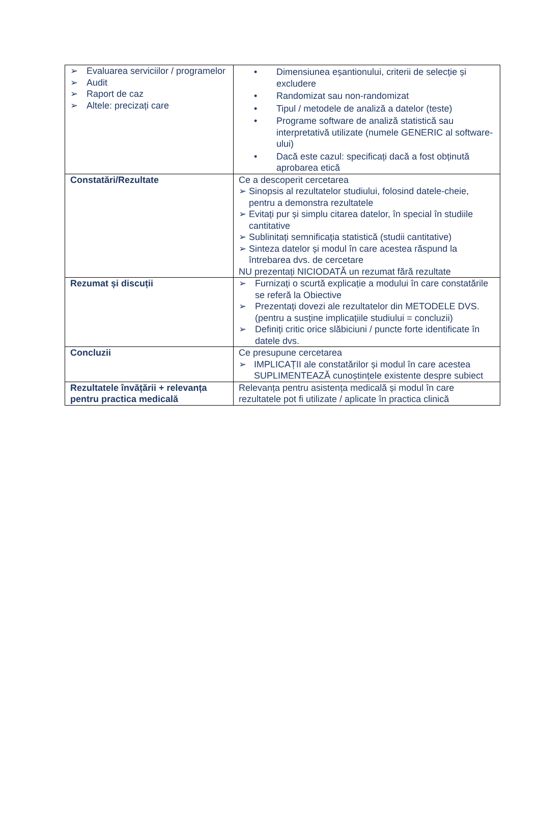| ➢ Evaluarea serviciilor / programelor ➢ Audit ➢ Raport de caz ➢ Altele: precizați care | • Dimensiunea eșantionului, criterii de selecție și excludere • Randomizat sau non-randomizat • Tipul / metodele de analiză a datelor (teste) • Programe software de analiză statistică sau interpretativă utilizate (numele GENERIC al software-ului) • Dacă este cazul: specificați dacă a fost obținută aprobarea etică |
| Constatări/Rezultate | Ce a descoperit cercetarea ➢ Sinopsis al rezultatelor studiului, folosind datele-cheie, pentru a demonstra rezultatele ➢ Evitați pur și simplu citarea datelor, în special în studiile cantitative ➢ Sublinitați semnificația statistică (studii cantitative) ➢ Sinteza datelor și modul în care acestea răspund la întrebarea dvs. de cercetare NU prezentați NICIODATĂ un rezumat fără rezultate |
| Rezumat și discuții | ➢ Furnizați o scurtă explicație a modului în care constatările se referă la Obiective ➢ Prezentați dovezi ale rezultatelor din METODELE DVS. (pentru a susține implicațiile studiului = concluzii) ➢ Definiți critic orice slăbiciuni / puncte forte identificate în datele dvs. |
| Concluzii | Ce presupune cercetarea ➢ IMPLICAȚII ale constatărilor și modul în care acestea SUPLIMENTEAZĂ cunoștințele existente despre subiect |
| Rezultatele învățării + relevanța pentru practica medicală | Relevanța pentru asistența medicală și modul în care rezultatele pot fi utilizate / aplicate în practica clinică |